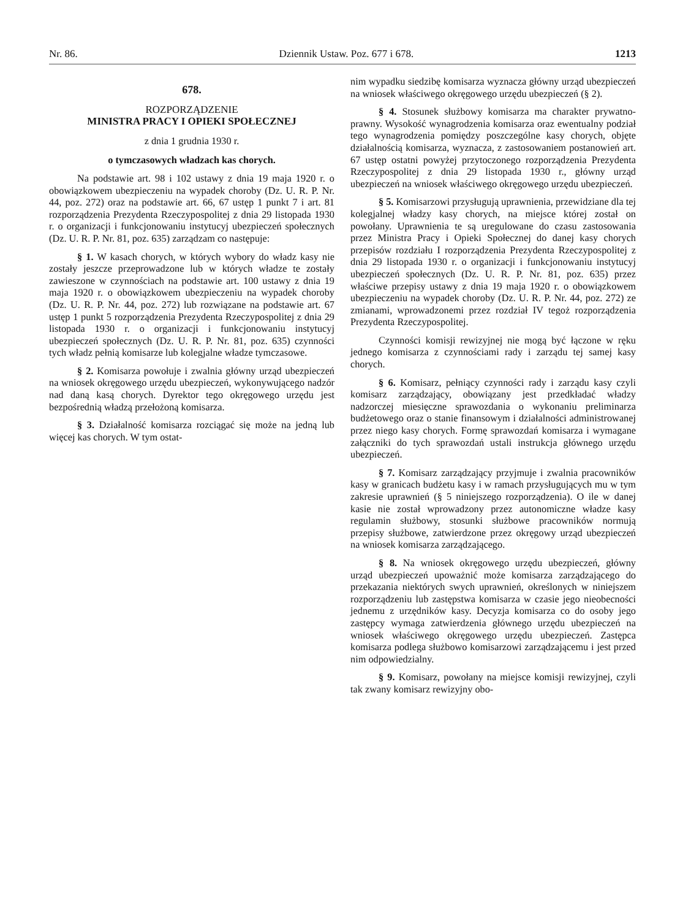Nr. 86. Dziennik Ustaw. Poz. 677 i 678. 1213
678.
ROZPORZĄDZENIE
MINISTRA PRACY I OPIEKI SPOŁECZNEJ
z dnia 1 grudnia 1930 r.
o tymczasowych władzach kas chorych.
Na podstawie art. 98 i 102 ustawy z dnia 19 maja 1920 r. o obowiązkowem ubezpieczeniu na wypadek choroby (Dz. U. R. P. Nr. 44, poz. 272) oraz na podstawie art. 66, 67 ustęp 1 punkt 7 i art. 81 rozporządzenia Prezydenta Rzeczypospolitej z dnia 29 listopada 1930 r. o organizacji i funkcjonowaniu instytucyj ubezpieczeń społecznych (Dz. U. R. P. Nr. 81, poz. 635) zarządzam co następuje:
§ 1. W kasach chorych, w których wybory do władz kasy nie zostały jeszcze przeprowadzone lub w których władze te zostały zawieszone w czynnościach na podstawie art. 100 ustawy z dnia 19 maja 1920 r. o obowiązkowem ubezpieczeniu na wypadek choroby (Dz. U. R. P. Nr. 44, poz. 272) lub rozwiązane na podstawie art. 67 ustęp 1 punkt 5 rozporządzenia Prezydenta Rzeczypospolitej z dnia 29 listopada 1930 r. o organizacji i funkcjonowaniu instytucyj ubezpieczeń społecznych (Dz. U. R. P. Nr. 81, poz. 635) czynności tych władz pełnią komisarze lub kolegjalne władze tymczasowe.
§ 2. Komisarza powołuje i zwalnia główny urząd ubezpieczeń na wniosek okręgowego urzędu ubezpieczeń, wykonywującego nadzór nad daną kasą chorych. Dyrektor tego okręgowego urzędu jest bezpośrednią władzą przełożoną komisarza.
§ 3. Działalność komisarza rozciągać się może na jedną lub więcej kas chorych. W tym ostat-
nim wypadku siedzibę komisarza wyznacza główny urząd ubezpieczeń na wniosek właściwego okręgowego urzędu ubezpieczeń (§ 2).
§ 4. Stosunek służbowy komisarza ma charakter prywatno-prawny. Wysokość wynagrodzenia komisarza oraz ewentualny podział tego wynagrodzenia pomiędzy poszczególne kasy chorych, objęte działalnością komisarza, wyznacza, z zastosowaniem postanowień art. 67 ustęp ostatni powyżej przytoczonego rozporządzenia Prezydenta Rzeczypospolitej z dnia 29 listopada 1930 r., główny urząd ubezpieczeń na wniosek właściwego okręgowego urzędu ubezpieczeń.
§ 5. Komisarzowi przysługują uprawnienia, przewidziane dla tej kolegjalnej władzy kasy chorych, na miejsce której został on powołany. Uprawnienia te są uregulowane do czasu zastosowania przez Ministra Pracy i Opieki Społecznej do danej kasy chorych przepisów rozdziału I rozporządzenia Prezydenta Rzeczypospolitej z dnia 29 listopada 1930 r. o organizacji i funkcjonowaniu instytucyj ubezpieczeń społecznych (Dz. U. R. P. Nr. 81, poz. 635) przez właściwe przepisy ustawy z dnia 19 maja 1920 r. o obowiązkowem ubezpieczeniu na wypadek choroby (Dz. U. R. P. Nr. 44, poz. 272) ze zmianami, wprowadzonemi przez rozdział IV tegoż rozporządzenia Prezydenta Rzeczypospolitej.
Czynności komisji rewizyjnej nie mogą być łączone w ręku jednego komisarza z czynnościami rady i zarządu tej samej kasy chorych.
§ 6. Komisarz, pełniący czynności rady i zarządu kasy czyli komisarz zarządzający, obowiązany jest przedkładać władzy nadzorczej miesięczne sprawozdania o wykonaniu preliminarza budżetowego oraz o stanie finansowym i działalności administrowanej przez niego kasy chorych. Formę sprawozdań komisarza i wymagane załączniki do tych sprawozdań ustali instrukcja głównego urzędu ubezpieczeń.
§ 7. Komisarz zarządzający przyjmuje i zwalnia pracowników kasy w granicach budżetu kasy i w ramach przysługujących mu w tym zakresie uprawnień (§ 5 niniejszego rozporządzenia). O ile w danej kasie nie został wprowadzony przez autonomiczne władze kasy regulamin służbowy, stosunki służbowe pracowników normują przepisy służbowe, zatwierdzone przez okręgowy urząd ubezpieczeń na wniosek komisarza zarządzającego.
§ 8. Na wniosek okręgowego urzędu ubezpieczeń, główny urząd ubezpieczeń upoważnić może komisarza zarządzającego do przekazania niektórych swych uprawnień, określonych w niniejszem rozporządzeniu lub zastępstwa komisarza w czasie jego nieobecności jednemu z urzędników kasy. Decyzja komisarza co do osoby jego zastępcy wymaga zatwierdzenia głównego urzędu ubezpieczeń na wniosek właściwego okręgowego urzędu ubezpieczeń. Zastępca komisarza podlega służbowo komisarzowi zarządzającemu i jest przed nim odpowiedzialny.
§ 9. Komisarz, powołany na miejsce komisji rewizyjnej, czyli tak zwany komisarz rewizyjny obo-